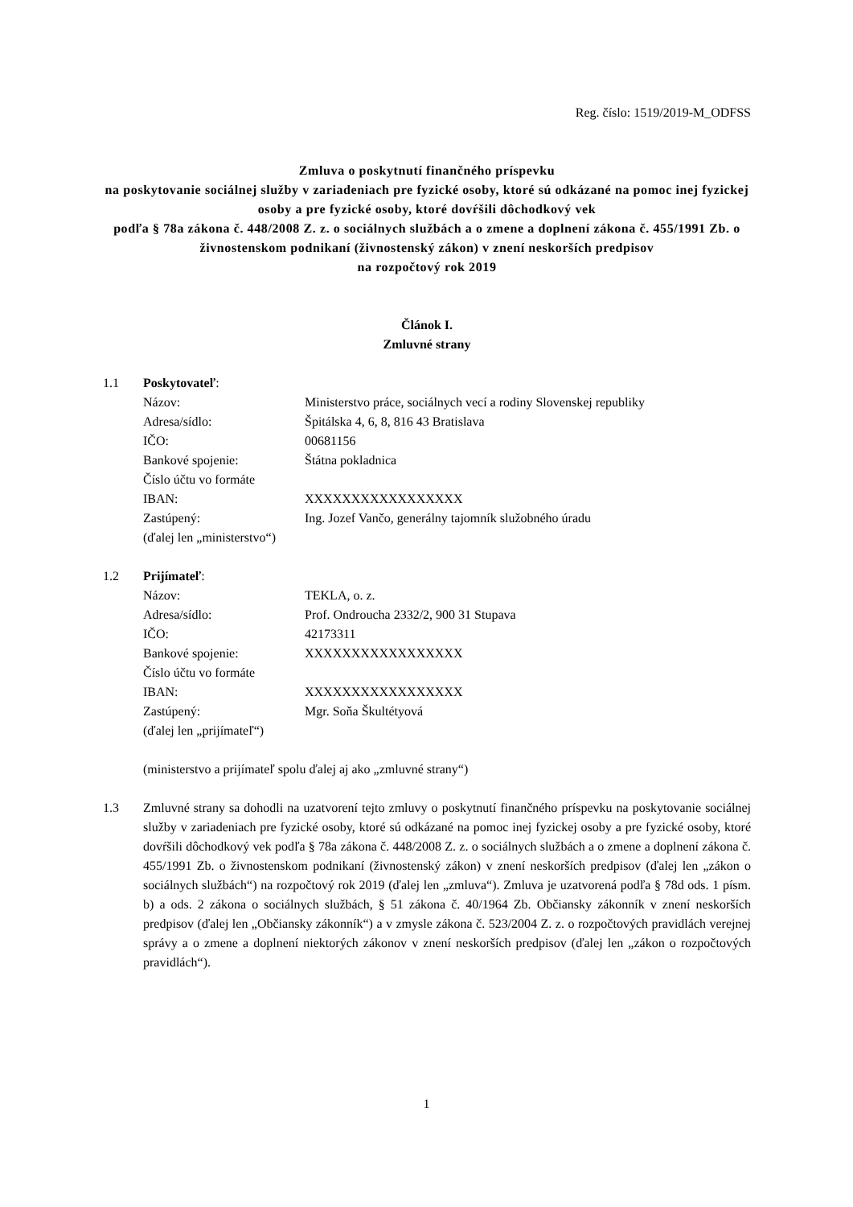Reg. číslo: 1519/2019-M_ODFSS
Zmluva o poskytnutí finančného príspevku
na poskytovanie sociálnej služby v zariadeniach pre fyzické osoby, ktoré sú odkázané na pomoc inej fyzickej osoby a pre fyzické osoby, ktoré dovŕšili dôchodkový vek
podľa § 78a zákona č. 448/2008 Z. z. o sociálnych službách a o zmene a doplnení zákona č. 455/1991 Zb. o živnostenskom podnikaní (živnostenský zákon) v znení neskorších predpisov
na rozpočtový rok 2019
Článok I.
Zmluvné strany
1.1 Poskytovateľ:
Názov: Ministerstvo práce, sociálnych vecí a rodiny Slovenskej republiky
Adresa/sídlo: Špitálska 4, 6, 8, 816 43 Bratislava
IČO: 00681156
Bankové spojenie: Štátna pokladnica
Číslo účtu vo formáte
IBAN: XXXXXXXXXXXXXXXXX
Zastúpený: Ing. Jozef Vančo, generálny tajomník služobného úradu
(ďalej len „ministerstvo“)
1.2 Prijímateľ:
Názov: TEKLA, o. z.
Adresa/sídlo: Prof. Ondroucha 2332/2, 900 31 Stupava
IČO: 42173311
Bankové spojenie: XXXXXXXXXXXXXXXXX
Číslo účtu vo formáte
IBAN: XXXXXXXXXXXXXXXXX
Zastúpený: Mgr. Soňa Škultétyová
(ďalej len „prijímateľ“)
(ministerstvo a prijímateľ spolu ďalej aj ako „zmluvné strany“)
1.3 Zmluvné strany sa dohodli na uzatvorení tejto zmluvy o poskytnutí finančného príspevku na poskytovanie sociálnej služby v zariadeniach pre fyzické osoby, ktoré sú odkázané na pomoc inej fyzickej osoby a pre fyzické osoby, ktoré dovŕšili dôchodkový vek podľa § 78a zákona č. 448/2008 Z. z. o sociálnych službách a o zmene a doplnení zákona č. 455/1991 Zb. o živnostenskom podnikaní (živnostenský zákon) v znení neskorších predpisov (ďalej len „zákon o sociálnych službách“) na rozpočtový rok 2019 (ďalej len „zmluva“). Zmluva je uzatvorená podľa § 78d ods. 1 písm. b) a ods. 2 zákona o sociálnych službách, § 51 zákona č. 40/1964 Zb. Občiansky zákonník v znení neskorších predpisov (ďalej len „Občiansky zákonník“) a v zmysle zákona č. 523/2004 Z. z. o rozpočtových pravidlách verejnej správy a o zmene a doplnení niektorých zákonov v znení neskorších predpisov (ďalej len „zákon o rozpočtových pravidlách“).
1